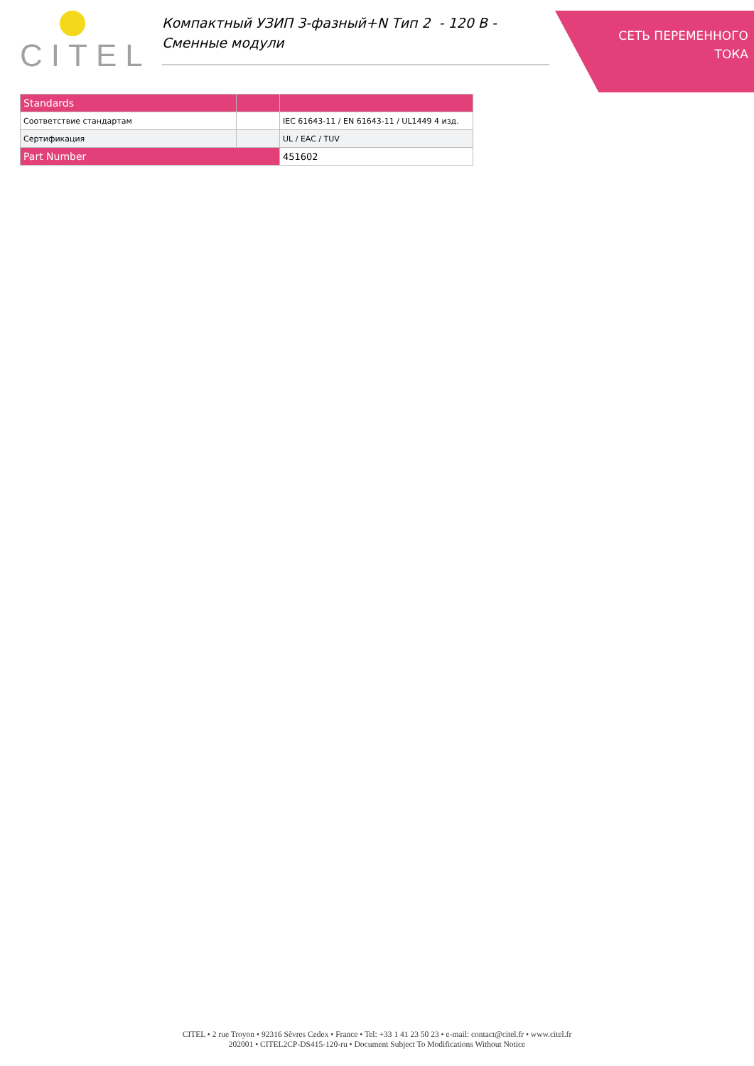CITEL
Компактный УЗИП 3-фазный+N Тип 2 - 120 В -
Сменные модули
СЕТЬ ПЕРЕМЕННОГО
ТОКА
| Standards | | |
| --- | --- | --- |
| Соответствие стандартам | | IEC 61643-11 / EN 61643-11 / UL1449 4 изд. |
| Сертификация | | UL / EAC / TUV |
| Part Number | | 451602 |
CITEL • 2 rue Troyon • 92316 Sèvres Cedex • France • Tel: +33 1 41 23 50 23 • e-mail: contact@citel.fr • www.citel.fr
202001 • CITEL2CP-DS415-120-ru • Document Subject To Modifications Without Notice